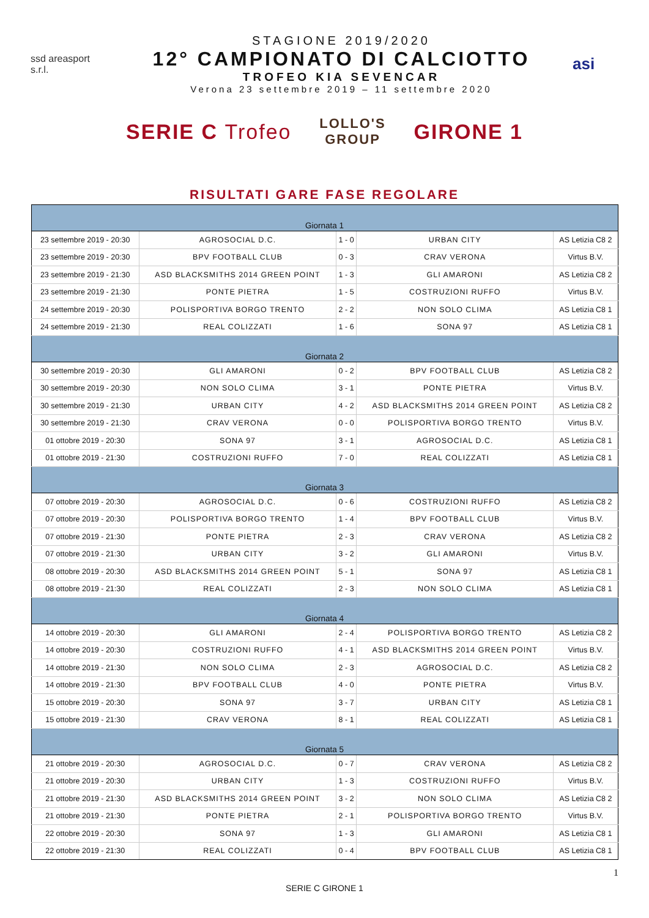ssd areasport s.r.l.
STAGIONE 2019/2020
12° CAMPIONATO DI CALCIOTTO
TROFEO KIA SEVENCAR
Verona 23 settembre 2019 – 11 settembre 2020
asi
SERIE C Trofeo
LOLLO'S GROUP
GIRONE 1
RISULTATI GARE FASE REGOLARE
| Giornata 1 | | | | |
| 23 settembre 2019 - 20:30 | AGROSOCIAL D.C. | 1 - 0 | URBAN CITY | AS Letizia C8 2 |
| 23 settembre 2019 - 20:30 | BPV FOOTBALL CLUB | 0 - 3 | CRAV VERONA | Virtus B.V. |
| 23 settembre 2019 - 21:30 | ASD BLACKSMITHS 2014 GREEN POINT | 1 - 3 | GLI AMARONI | AS Letizia C8 2 |
| 23 settembre 2019 - 21:30 | PONTE PIETRA | 1 - 5 | COSTRUZIONI RUFFO | Virtus B.V. |
| 24 settembre 2019 - 20:30 | POLISPORTIVA BORGO TRENTO | 2 - 2 | NON SOLO CLIMA | AS Letizia C8 1 |
| 24 settembre 2019 - 21:30 | REAL COLIZZATI | 1 - 6 | SONA 97 | AS Letizia C8 1 |
| Giornata 2 | | | | |
| 30 settembre 2019 - 20:30 | GLI AMARONI | 0 - 2 | BPV FOOTBALL CLUB | AS Letizia C8 2 |
| 30 settembre 2019 - 20:30 | NON SOLO CLIMA | 3 - 1 | PONTE PIETRA | Virtus B.V. |
| 30 settembre 2019 - 21:30 | URBAN CITY | 4 - 2 | ASD BLACKSMITHS 2014 GREEN POINT | AS Letizia C8 2 |
| 30 settembre 2019 - 21:30 | CRAV VERONA | 0 - 0 | POLISPORTIVA BORGO TRENTO | Virtus B.V. |
| 01 ottobre 2019 - 20:30 | SONA 97 | 3 - 1 | AGROSOCIAL D.C. | AS Letizia C8 1 |
| 01 ottobre 2019 - 21:30 | COSTRUZIONI RUFFO | 7 - 0 | REAL COLIZZATI | AS Letizia C8 1 |
| Giornata 3 | | | | |
| 07 ottobre 2019 - 20:30 | AGROSOCIAL D.C. | 0 - 6 | COSTRUZIONI RUFFO | AS Letizia C8 2 |
| 07 ottobre 2019 - 20:30 | POLISPORTIVA BORGO TRENTO | 1 - 4 | BPV FOOTBALL CLUB | Virtus B.V. |
| 07 ottobre 2019 - 21:30 | PONTE PIETRA | 2 - 3 | CRAV VERONA | AS Letizia C8 2 |
| 07 ottobre 2019 - 21:30 | URBAN CITY | 3 - 2 | GLI AMARONI | Virtus B.V. |
| 08 ottobre 2019 - 20:30 | ASD BLACKSMITHS 2014 GREEN POINT | 5 - 1 | SONA 97 | AS Letizia C8 1 |
| 08 ottobre 2019 - 21:30 | REAL COLIZZATI | 2 - 3 | NON SOLO CLIMA | AS Letizia C8 1 |
| Giornata 4 | | | | |
| 14 ottobre 2019 - 20:30 | GLI AMARONI | 2 - 4 | POLISPORTIVA BORGO TRENTO | AS Letizia C8 2 |
| 14 ottobre 2019 - 20:30 | COSTRUZIONI RUFFO | 4 - 1 | ASD BLACKSMITHS 2014 GREEN POINT | Virtus B.V. |
| 14 ottobre 2019 - 21:30 | NON SOLO CLIMA | 2 - 3 | AGROSOCIAL D.C. | AS Letizia C8 2 |
| 14 ottobre 2019 - 21:30 | BPV FOOTBALL CLUB | 4 - 0 | PONTE PIETRA | Virtus B.V. |
| 15 ottobre 2019 - 20:30 | SONA 97 | 3 - 7 | URBAN CITY | AS Letizia C8 1 |
| 15 ottobre 2019 - 21:30 | CRAV VERONA | 8 - 1 | REAL COLIZZATI | AS Letizia C8 1 |
| Giornata 5 | | | | |
| 21 ottobre 2019 - 20:30 | AGROSOCIAL D.C. | 0 - 7 | CRAV VERONA | AS Letizia C8 2 |
| 21 ottobre 2019 - 20:30 | URBAN CITY | 1 - 3 | COSTRUZIONI RUFFO | Virtus B.V. |
| 21 ottobre 2019 - 21:30 | ASD BLACKSMITHS 2014 GREEN POINT | 3 - 2 | NON SOLO CLIMA | AS Letizia C8 2 |
| 21 ottobre 2019 - 21:30 | PONTE PIETRA | 2 - 1 | POLISPORTIVA BORGO TRENTO | Virtus B.V. |
| 22 ottobre 2019 - 20:30 | SONA 97 | 1 - 3 | GLI AMARONI | AS Letizia C8 1 |
| 22 ottobre 2019 - 21:30 | REAL COLIZZATI | 0 - 4 | BPV FOOTBALL CLUB | AS Letizia C8 1 |
1
SERIE C GIRONE 1